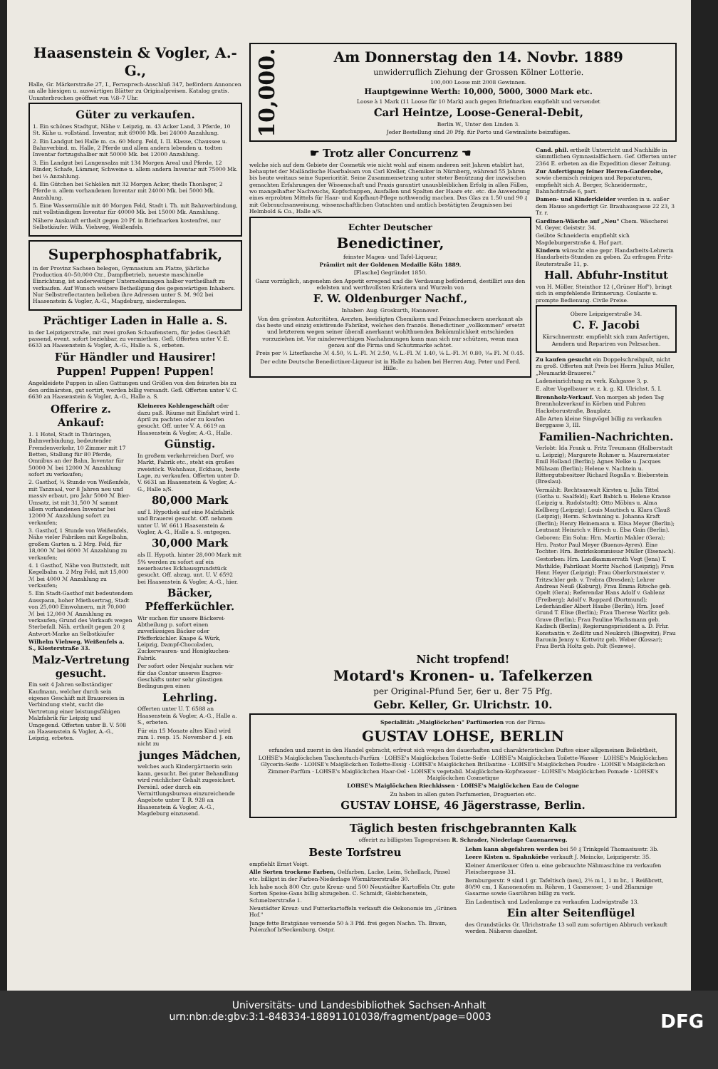Haasenstein & Vogler, A.-G.,
Halle, Gr. Märkerstraße 27, I., Fernsprech-Anschluß 347, befördern Annoncen an alle hiesigen u. auswärtigen Blätter zu Originalpreisen. Katalog gratis. Ununterbrochen geöffnet von ½8–7 Uhr.
Güter zu verkaufen.
1. Ein schönes Stadtgut, Nähe v. Leipzig, m. 43 Acker Land, 3 Pferde, 10 St. Kühe u. vollständ. Inventar, mit 69000 Mk. bei 24000 Anzahlung.
2. Ein Landgut bei Halle m. ca. 60 Morg. Feld, I. II. Klasse, Chaussee u. Bahnverbind. m. Halle, 2 Pferde und allem andern lebenden u. todten Inventar fortzugshalber mit 50000 Mk. bei 12000 Anzahlung.
3. Ein Landgut bei Langensalza mit 134 Morgen Areal und Pferde, 12 Rinder, Schafe, Lämmer, Schweine u. allem andern Inventar mit 75000 Mk. bei ⅓ Anzahlung.
4. Ein Gütchen bei Schkölen mit 32 Morgen Acker, theils Thonlager, 2 Pferde u. allem vorhandenen Inventar mit 24000 Mk. bei 5000 Mk. Anzahlung.
5. Eine Wassermühle mit 40 Morgen Feld, Stadt i. Th. mit Bahnverbindung, mit vollständigem Inventar für 40000 Mk. bei 15000 Mk. Anzahlung.
Nähere Auskunft ertheilt gegen 20 Pf. in Briefmarken kostenfrei, nur Selbstkäufer. Wilh. Viehweg, Weißenfels.
Superphosphatfabrik,
in der Provinz Sachsen belegen, Gymnasium am Platze, jährliche Production 40–50,000 Ctr., Dampfbetrieb, neueste maschinelle Einrichtung, ist anderweitiger Unternehmungen halber vortheilhaft zu verkaufen. Auf Wunsch weitere Betheiligung des gegenwärtigen Inhabers. Nur Selbstreflectanten belieben ihre Adressen unter S. M. 902 bei Haasenstein & Vogler, A.-G., Magdeburg, niederzulegen.
Prächtiger Laden in Halle a. S.
in der Leipzigerstraße, mit zwei großen Schaufenstern, für jedes Geschäft passend, event. sofort beziehbar, zu vermiethen. Gefl. Offerten unter V. E. 6633 an Haasenstein & Vogler, A.-G., Halle a. S., erbeten.
Für Händler und Hausirer!
Puppen! Puppen! Puppen!
Angekleidete Puppen in allen Gattungen und Größen von den feinsten bis zu den ordinärsten, gut sortirt, werden billig versandt. Gefl. Offerten unter V. C. 6630 an Haasenstein & Vogler, A.-G., Halle a. S.
Offerire z. Ankauf:
1. 1 Hotel, Stadt in Thüringen, Bahnverbindung, bedeutender Fremdenverkehr, 10 Zimmer mit 17 Betten, Stallung für 80 Pferde, Omnibus an der Bahn, Inventar für 50000 ℳ bei 12000 ℳ Anzahlung sofort zu verkaufen;
2. Gasthof, ¾ Stunde von Weißenfels, mit Tanzsaal, vor 8 Jahren neu und massiv erbaut, pro Jahr 5000 ℳ Bier-Umsatz, ist mit 31,500 ℳ sammt allem vorhandenen Inventar bei 12000 ℳ Anzahlung sofort zu verkaufen;
3. Gasthof, 1 Stunde von Weißenfels, Nähe vieler Fabriken mit Kegelbahn, großem Garten u. 2 Mrg. Feld, für 18,000 ℳ bei 6000 ℳ Anzahlung zu verkaufen;
4. 1 Gasthof, Nähe von Buttstedt, mit Kegelbahn u. 2 Mrg Feld, mit 15,000 ℳ bei 4000 ℳ Anzahlung zu verkaufen;
5. Ein Stadt-Gasthof mit bedeutendem Ausspann, hoher Miethsertrag, Stadt von 25,000 Einwohnern, mit 70,000 ℳ bei 12,000 ℳ Anzahlung zu verkaufen; Grund des Verkaufs wegen Sterbefall. Näh. ertheilt gegen 20 ₰ Antwort-Marke an Selbstkäufer
Wilhelm Viehweg, Weißenfels a. S., Klosterstraße 33.
Malz-Vertretung gesucht.
Ein seit 4 Jahren selbständiger Kaufmann, welcher durch sein eigenes Geschäft mit Brauereien in Verbindung steht, sucht die Vertretung einer leistungsfähigen Malzfabrik für Leipzig und Umgegend. Offerten unter B. V. 508 an Haasenstein & Vogler, A.-G., Leipzig, erbeten.
Kleineres Kohlengeschäft oder dazu paß. Räume mit Einfahrt wird 1. April zu pachten oder zu kaufen gesucht. Off. unter V. A. 6619 an Haasenstein & Vogler, A.-G., Halle.
Günstig.
In großem verkehrreichen Dorf, wo Markt, Fabrik etc., steht ein großes zweistöck. Wohnhaus, Eckhaus, beste Lage, zu verkaufen. Offerten unter D. V. 6631 an Haasenstein & Vogler, A.-G., Halle a/S.
80,000 Mark
auf I. Hypothek auf eine Malzfabrik und Brauerei gesucht. Off. nehmen unter U. W. 6611 Haasenstein & Vogler, A.-G., Halle a. S. entgegen.
30,000 Mark
als II. Hypoth. hinter 28,000 Mark mit 5% werden zu sofort auf ein neuerbautes Eckhausgrundstück gesucht. Off. abzug. unt. U. V. 6592 bei Haasenstein & Vogler, A.-G., hier.
Bäcker, Pfefferküchler.
Wir suchen für unsere Bäckerei-Abtheilung p. sofort einen zuverlässigen Bäcker oder Pfefferküchler. Knape & Würk, Leipzig, Dampf-Chocoladen, Zuckerwaaren- und Honigkuchen-Fabrik.
Per sofort oder Neujahr suchen wir für das Contor unseres Engros-Geschäfts unter sehr günstigen Bedingungen einen
Lehrling.
Offerten unter U. T. 6588 an Haasenstein & Vogler, A.-G., Halle a. S., erbeten.
Für ein 15 Monate altes Kind wird zum 1. resp. 15. November d. J. ein nicht zu
junges Mädchen,
welches auch Kindergärtnerin sein kann, gesucht. Bei guter Behandlung wird reichlicher Gehalt zugesichert. Persönl. oder durch ein Vermittlungsbureau einzureichende Angebote unter T. R. 928 an Haasenstein & Vogler, A.-G., Magdeburg einzusend.
10,000.
Am Donnerstag den 14. Novbr. 1889
unwiderruflich Ziehung der Grossen Kölner Lotterie.
100,000 Loose mit 2008 Gewinnen.
Hauptgewinne Werth: 10,000, 5000, 3000 Mark etc.
Loose à 1 Mark (11 Loose für 10 Mark) auch gegen Briefmarken empfiehlt und versendet
Carl Heintze, Loose-General-Debit,
Berlin W., Unter den Linden 3.
Jeder Bestellung sind 20 Pfg. für Porto und Gewinnliste beizufügen.
☛ Trotz aller Concurrenz ☚
welche sich auf dem Gebiete der Cosmetik wie nicht wohl auf einem anderen seit Jahren etablirt hat, behauptet der Mailändische Haarbalsam von Carl Kreller, Chemiker in Nürnberg, während 55 Jahren bis heute weitaus seine Superiorität. Seine Zusammensetzung unter steter Benützung der inzwischen gemachten Erfahrungen der Wissenschaft und Praxis garantirt unausbleiblichen Erfolg in allen Fällen, wo mangelhafter Nachwuchs, Kopfschuppen, Ausfallen und Spalten der Haare etc. etc. die Anwendung eines erprobten Mittels für Haar- und Kopfhaut-Pflege nothwendig machen. Das Glas zu 1.50 und 90 ₰ mit Gebrauchsanweisung, wissenschaftlichen Gutachten und amtlich bestätigten Zeugnissen bei Helmbold & Co., Halle a/S.
Echter Deutscher
Benedictiner,
feinster Magen- und Tafel-Liqueur,
Prämiirt mit der Goldenen Medaille Köln 1889.
[Flasche] Gegründet 1850.
Ganz vorzüglich, angenehm den Appetit erregend und die Verdauung befördernd, destillirt aus den edelsten und werthvollsten Kräutern und Wurzeln von
F. W. Oldenburger Nachf.,
Inhaber: Aug. Groskurth, Hannover.
Von den grössten Autoritäten, Aerzten, beeidigten Chemikern und Feinschmeckern anerkannt als das beste und einzig existirende Fabrikat, welches den französ. Benedictiner „vollkommen" ersetzt und letzterem wegen seiner überall anerkannt wohlthuenden Bekömmlichkeit entschieden vorzuziehen ist. Vor minderwerthigen Nachahmungen kann man sich nur schützen, wenn man genau auf die Firma und Schutzmarke achtet.
Preis per ⅟₁ Literflasche ℳ 4.50, ½ L.-Fl. ℳ 2.50, ¼ L.-Fl. ℳ 1.40, ⅛ L.-Fl. ℳ 0.80, ⅟₁₆ Fl. ℳ 0.45.
Der echte Deutsche Benedictiner-Liqueur ist in Halle zu haben bei Herren Aug. Peter und Ferd. Hille.
Cand. phil. ertheilt Unterricht und Nachhilfe in sämmtlichen Gymnasialfächern. Gef. Offerten unter 2364 E. erbeten an die Expedition dieser Zeitung.
Zur Anfertigung feiner Herren-Garderobe, sowie chemisch reinigen und Reparaturen, empfiehlt sich A. Berger, Schneidermstr., Bahnhofstraße 6, part.
Damen- und Kinderkleider werden in u. außer dem Hause angefertigt Gr. Brauhausgasse 22 23, 3 Tr. r.
Gardinen-Wäsche auf „Neu" Chem. Wäscherei M. Geyer, Geiststr. 34.
Geübte Schneiderin empfiehlt sich Magdeburgerstraße 4, Hof part.
Kindern wünscht eine gepr. Handarbeits-Lehrerin Handarbeits-Stunden zu geben. Zu erfragen Fritz-Reuterstraße 11, p.
Hall. Abfuhr-Institut
von H. Möller, Steinthor 12 („Grüner Hof"), bringt sich in empfehlende Erinnerung. Coulante u. prompte Bedienung. Civile Preise.
Obere Leipzigerstraße 34.
C. F. Jacobi
Kürschnermstr. empfiehlt sich zum Anfertigen, Aendern und Repariren von Pelzsachen.
Zu kaufen gesucht ein Doppelschreibpult, nicht zu groß. Offerten mit Preis bei Herrn Julius Müller, „Neumarkt-Brauerei."
Ladeneinrichtung zu verk. Kuhgasse 3, p.
E. alter Vogelbauer w. z. k. g. Kl. Ulrichst. 5, I.
Brennholz-Verkauf. Von morgen ab jeden Tag Brennholzverkauf in Körben und Fuhren Hackeborustraße, Bauplatz.
Alle Arten kleine Singvögel billig zu verkaufen Berggasse 3, III.
Familien-Nachrichten.
Verlobt: Ida Frank u. Fritz Treumann (Halberstadt u. Leipzig); Margarete Rohmer u. Maurermeister Emil Holland (Berlin); Agnes Nelke u. Jacques Mühsam (Berlin); Helene v. Nachtein u. Rittergutsbesitzer Richard Rogalla v. Bieberstein (Breslau).
Vermählt: Rechtsanwalt Kirsten u. Julia Tittel (Gotha u. Saalfeld); Karl Babich u. Helene Kranse (Leipzig u. Rudolstadt); Otto Möbius u. Alma Kellberg (Leipzig); Louis Mautisch u. Klara Clauß (Leipzig); Herm. Schwinning u. Johanna Kraft (Berlin); Henry Heinemann u. Elisa Meyer (Berlin); Leutnant Heinrich v. Hirsch u. Elsa Gain (Berlin).
Geboren: Ein Sohn: Hrn. Martin Mahler (Gera); Hrn. Pastor Paul Meyer (Buenos-Ayres). Eine Tochter: Hrn. Bezirkskommissar Müller (Eisenach).
Gestorben: Hrn. Landkammerrath Vogt (Jena) T. Mathilde; Fabrikant Moritz Nachod (Leipzig); Frau Henr. Heyer (Leipzig); Frau Oberforstmeister v. Tritzschler geb. v. Trebra (Dresden); Lehrer Andreas Neuß (Koburg); Frau Emma Ritsche geb. Opelt (Gera); Referendar Hans Adolf v. Gablenz (Freiberg); Adolf v. Rappard (Dortmund); Lederhändler Albert Haube (Berlin); Hrn. Josef Grund T. Elise (Berlin); Frau Therese Warlitz geb. Grave (Berlin); Frau Pauline Wachsmann geb. Kadisch (Berlin); Regierungspräsident a. D. Frhr. Konstantin v. Zedlitz und Neukirch (Biegwitz); Frau Baronin Jenny v. Kottwitz geb. Weber (Kossar); Frau Berth Holtz geb. Polt (Sezewo).
Nicht tropfend!
Motard's Kronen- u. Tafelkerzen
per Original-Pfund 5er, 6er u. 8er 75 Pfg.
Gebr. Keller, Gr. Ulrichstr. 10.
Specialität: „Maiglöckchen" Parfümerien von der Firma:
GUSTAV LOHSE, BERLIN
erfunden und zuerst in den Handel gebracht, erfreut sich wegen des dauerhaften und charakteristischen Duftes einer allgemeinen Beliebtheit,
LOHSE's Maiglöckchen Taschentuch-Parfüm · LOHSE's Maiglöckchen Toilette-Seife · LOHSE's Maiglöckchen Toilette-Wasser · LOHSE's Maiglöckchen Glycerin-Seife · LOHSE's Maiglöckchen Toilette-Essig · LOHSE's Maiglöckchen Brillantine · LOHSE's Maiglöckchen Poudre · LOHSE's Maiglöckchen Zimmer-Parfüm · LOHSE's Maiglöckchen Haar-Oel · LOHSE's vegetabil. Maiglöckchen-Kopfwasser · LOHSE's Maiglöckchen Pomade · LOHSE's Maiglöckchen Cosmetique
LOHSE's Maiglöckchen Riechkissen · LOHSE's Maiglöckchen Eau de Cologne
Zu haben in allen guten Parfumerien, Droguerien etc.
GUSTAV LOHSE, 46 Jägerstrasse, Berlin.
Täglich besten frischgebrannten Kalk
offerirt zu billigsten Tagespreisen R. Schrader, Niederlage Cauenaerweg.
Beste Torfstreu
empfiehlt Ernst Voigt.
Alle Sorten trockene Farben, Oelfarben, Lacke, Leim, Schellack, Pinsel etc. billigst in der Farben-Niederlage Wörmlitzerstraße 30.
Ich habe noch 800 Ctr. gute Kreuz- und 500 Neustädter Kartoffeln Ctr. gute Sorten Speise-Gans billig abzugeben. C. Schmidt, Giebichenstein, Schmelzerstraße 1.
Neustädter Kreuz- und Futterkartoffeln verkauft die Oekonomie im „Grünen Hof."
Junge fette Bratgänse versende 50 à 3 Pfd. frei gegen Nachn. Th. Braun, Polenzhof b/Seckenburg, Ostpr.
Lehm kann abgefahren werden bei 50 ₰ Trinkgeld Thomasiusstr. 3b.
Leere Kisten u. Spahnkörbe verkauft J. Meincke, Leipzigerstr. 35.
Kleiner Amerikaner Ofen u. eine gebrauchte Nähmaschine zu verkaufen Fleischergasse 31.
Bernburgerstr. 9 sind 1 gr. Tafeltisch (neu), 2½ m l., 1 m br., 1 Reißbrett, 80/90 cm, 1 Kanonenofen m. Röhren, 1 Gasmesser, 1- und 2flammige Gasarme sowie Gasröhren billig zu verk.
Ein Ladentisch und Ladenlampe zu verkaufen Ludwigstraße 13.
Ein alter Seitenflügel
des Grundstücks Gr. Ulrichstraße 13 soll zum sofortigen Abbruch verkauft werden. Näheres daselbst.
Universitäts- und Landesbibliothek Sachsen-Anhalt
urn:nbn:de:gbv:3:1-848334-18891101038/fragment/page=0003 DFG